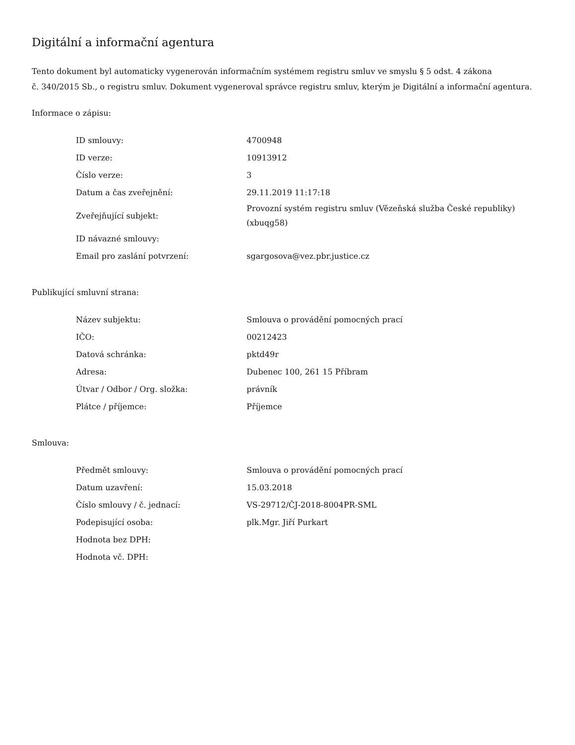Digitální a informační agentura
Tento dokument byl automaticky vygenerován informačním systémem registru smluv ve smyslu § 5 odst. 4 zákona
č. 340/2015 Sb., o registru smluv. Dokument vygeneroval správce registru smluv, kterým je Digitální a informační agentura.
Informace o zápisu:
| ID smlouvy: | 4700948 |
| ID verze: | 10913912 |
| Číslo verze: | 3 |
| Datum a čas zveřejnění: | 29.11.2019 11:17:18 |
| Zveřejňující subjekt: | Provozní systém registru smluv (Vězeňská služba České republiky) (xbuqg58) |
| ID návazné smlouvy: | |
| Email pro zaslání potvrzení: | sgargosova@vez.pbr.justice.cz |
Publikující smluvní strana:
| Název subjektu: | Smlouva o provádění pomocných prací |
| IČO: | 00212423 |
| Datová schránka: | pktd49r |
| Adresa: | Dubenec 100, 261 15 Příbram |
| Útvar / Odbor / Org. složka: | právník |
| Plátce / příjemce: | Příjemce |
Smlouva:
| Předmět smlouvy: | Smlouva o provádění pomocných prací |
| Datum uzavření: | 15.03.2018 |
| Číslo smlouvy / č. jednací: | VS-29712/ČJ-2018-8004PR-SML |
| Podepisující osoba: | plk.Mgr. Jiří Purkart |
| Hodnota bez DPH: | |
| Hodnota vč. DPH: | |